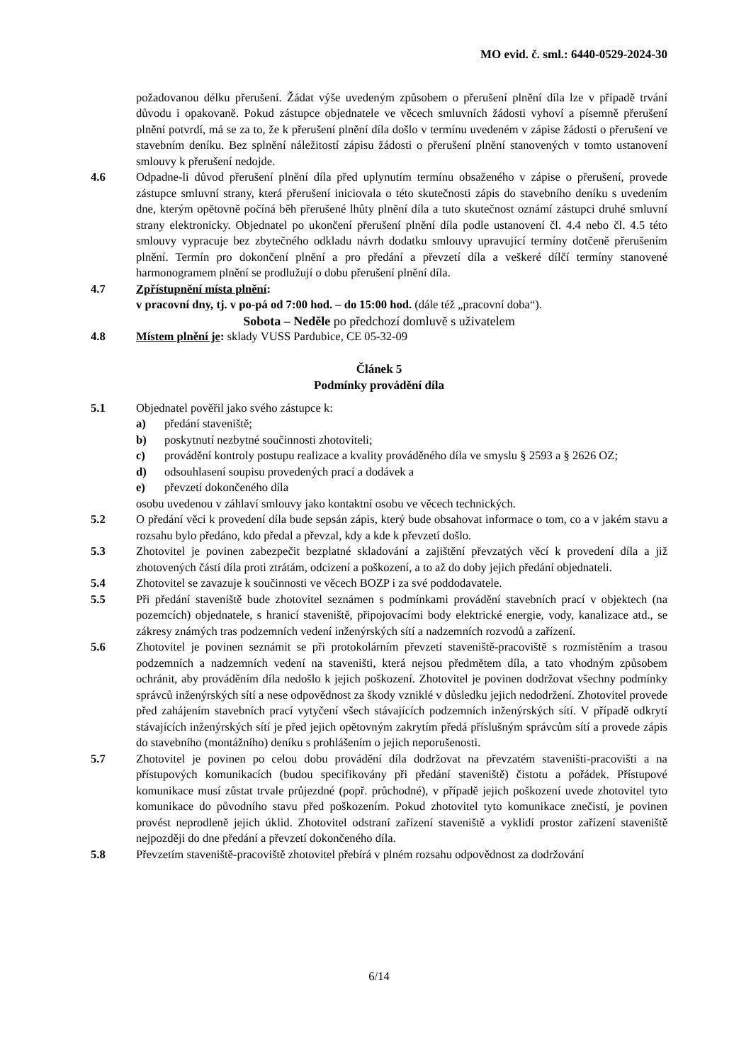MO evid. č. sml.: 6440-0529-2024-30
požadovanou délku přerušení. Žádat výše uvedeným způsobem o přerušení plnění díla lze v případě trvání důvodu i opakovaně. Pokud zástupce objednatele ve věcech smluvních žádosti vyhoví a písemně přerušení plnění potvrdí, má se za to, že k přerušení plnění díla došlo v termínu uvedeném v zápise žádosti o přerušení ve stavebním deníku. Bez splnění náležitostí zápisu žádosti o přerušení plnění stanovených v tomto ustanovení smlouvy k přerušení nedojde.
4.6 Odpadne-li důvod přerušení plnění díla před uplynutím termínu obsaženého v zápise o přerušení, provede zástupce smluvní strany, která přerušení iniciovala o této skutečnosti zápis do stavebního deníku s uvedením dne, kterým opětovně počíná běh přerušené lhůty plnění díla a tuto skutečnost oznámí zástupci druhé smluvní strany elektronicky. Objednatel po ukončení přerušení plnění díla podle ustanovení čl. 4.4 nebo čl. 4.5 této smlouvy vypracuje bez zbytečného odkladu návrh dodatku smlouvy upravující termíny dotčeně přerušením plnění. Termín pro dokončení plnění a pro předání a převzetí díla a veškeré dílčí termíny stanovené harmonogramem plnění se prodlužují o dobu přerušení plnění díla.
4.7 Zpřístupnění místa plnění:
v pracovní dny, tj. v po-pá od 7:00 hod. – do 15:00 hod. (dále též „pracovní doba“).
Sobota – Neděle po předchozí domluvě s uživatelem
4.8 Místem plnění je: sklady VUSS Pardubice, CE 05-32-09
Článek 5
Podmínky provádění díla
5.1 Objednatel pověřil jako svého zástupce k:
a) předání staveniště;
b) poskytnutí nezbytné součinnosti zhotoviteli;
c) provádění kontroly postupu realizace a kvality prováděného díla ve smyslu § 2593 a § 2626 OZ;
d) odsouhlasení soupisu provedených prací a dodávek a
e) převzetí dokončeného díla
osobu uvedenou v záhlaví smlouvy jako kontaktní osobu ve věcech technických.
5.2 O předání věci k provedení díla bude sepsán zápis, který bude obsahovat informace o tom, co a v jakém stavu a rozsahu bylo předáno, kdo předal a převzal, kdy a kde k převzetí došlo.
5.3 Zhotovitel je povinen zabezpečit bezplatné skladování a zajištění převzatých věcí k provedení díla a již zhotovených částí díla proti ztrátám, odcizení a poškození, a to až do doby jejich předání objednateli.
5.4 Zhotovitel se zavazuje k součinnosti ve věcech BOZP i za své poddodavatele.
5.5 Při předání staveniště bude zhotovitel seznámen s podmínkami provádění stavebních prací v objektech (na pozemcích) objednatele, s hranicí staveniště, připojovacími body elektrické energie, vody, kanalizace atd., se zákresy známých tras podzemních vedení inženýrských sítí a nadzemních rozvodů a zařízení.
5.6 Zhotovitel je povinen seznámit se při protokolárním převzetí staveniště-pracoviště s rozmístěním a trasou podzemních a nadzemních vedení na staveništi, která nejsou předmětem díla, a tato vhodným způsobem ochránit, aby prováděním díla nedošlo k jejich poškození. Zhotovitel je povinen dodržovat všechny podmínky správců inženýrských sítí a nese odpovědnost za škody vzniklé v důsledku jejich nedodržení. Zhotovitel provede před zahájením stavebních prací vytyčení všech stávajících podzemních inženýrských sítí. V případě odkrytí stávajících inženýrských sítí je před jejich opětovným zakrytím předá příslušným správcům sítí a provede zápis do stavebního (montážního) deníku s prohlášením o jejich neporušenosti.
5.7 Zhotovitel je povinen po celou dobu provádění díla dodržovat na převzatém staveništi-pracovišti a na přístupových komunikacích (budou specifikovány při předání staveniště) čistotu a pořádek. Přístupové komunikace musí zůstat trvale průjezdné (popř. průchodné), v případě jejich poškození uvede zhotovitel tyto komunikace do původního stavu před poškozením. Pokud zhotovitel tyto komunikace znečistí, je povinen provést neprodleně jejich úklid. Zhotovitel odstraní zařízení staveniště a vyklidí prostor zařízení staveniště nejpozději do dne předání a převzetí dokončeného díla.
5.8 Převzetím staveniště-pracoviště zhotovitel přebírá v plném rozsahu odpovědnost za dodržování
6/14